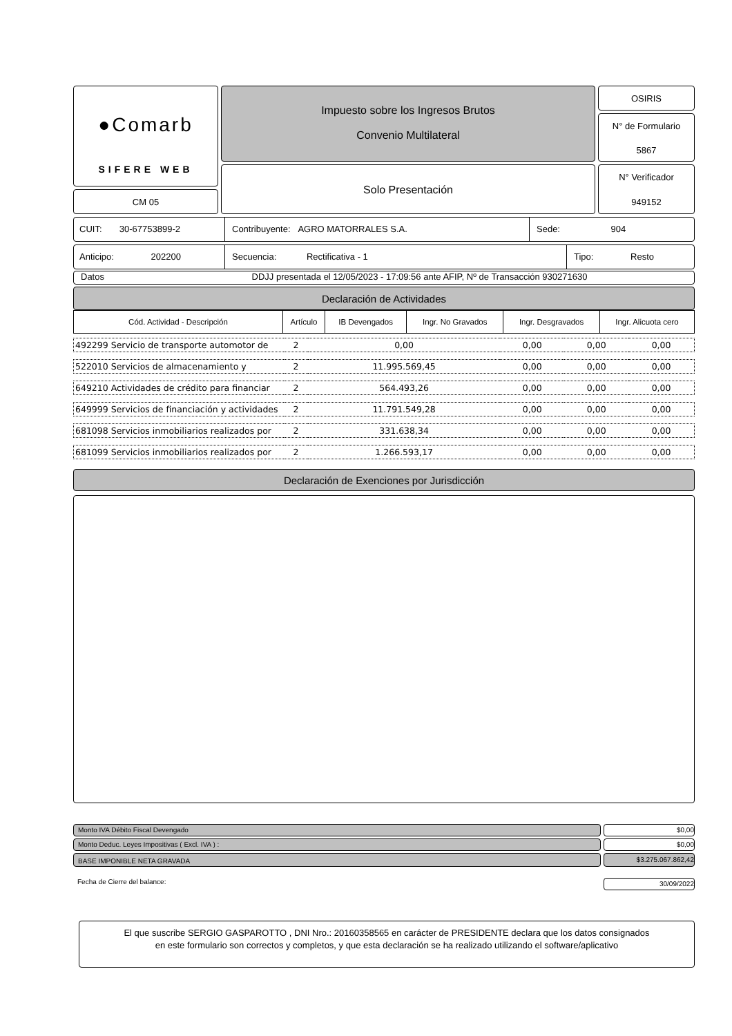●Comarb
SIFERE WEB
CM 05
Impuesto sobre los Ingresos Brutos
Convenio Multilateral
Solo Presentación
OSIRIS
N° de Formulario
5867
N° Verificador
949152
CUIT: 30-67753899-2 Contribuyente: AGRO MATORRALES S.A. Sede: 904
Anticipo: 202200 Secuencia: Rectificativa - 1 Tipo: Resto
Datos DDJJ presentada el 12/05/2023 - 17:09:56 ante AFIP, Nº de Transacción 930271630
Declaración de Actividades
| Cód. Actividad - Descripción | Artículo | IB Devengados | Ingr. No Gravados | Ingr. Desgravados | Ingr. Alicuota cero |
| --- | --- | --- | --- | --- | --- |
| 492299 Servicio de transporte automotor de | 2 | 0,00 | 0,00 | 0,00 | 0,00 |
| 522010 Servicios de almacenamiento y | 2 | 11.995.569,45 | 0,00 | 0,00 | 0,00 |
| 649210 Actividades de crédito para financiar | 2 | 564.493,26 | 0,00 | 0,00 | 0,00 |
| 649999 Servicios de financiación y actividades | 2 | 11.791.549,28 | 0,00 | 0,00 | 0,00 |
| 681098 Servicios inmobiliarios realizados por | 2 | 331.638,34 | 0,00 | 0,00 | 0,00 |
| 681099 Servicios inmobiliarios realizados por | 2 | 1.266.593,17 | 0,00 | 0,00 | 0,00 |
Declaración de Exenciones por Jurisdicción
Monto IVA Débito Fiscal Devengado
$0,00
Monto Deduc. Leyes Impositivas ( Excl. IVA ) :
$0,00
BASE IMPONIBLE NETA GRAVADA
$3.275.067.862,42
Fecha de Cierre del balance:
30/09/2022
El que suscribe SERGIO GASPAROTTO , DNI Nro.: 20160358565 en carácter de PRESIDENTE declara que los datos consignados
en este formulario son correctos y completos, y que esta declaración se ha realizado utilizando el software/aplicativo